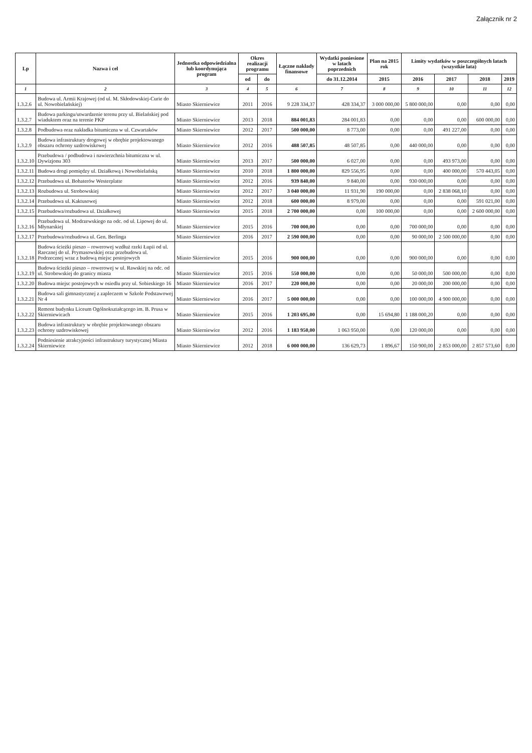Załącznik nr 2
| Lp | Nazwa i cel | Jednostka odpowiedzialna lub koordynująca program | Okres realizacji programu | | Łączne nakłady finansowe | Wydatki poniesione w latach poprzednich | Plan na 2015 rok | Limity wydatków w poszczególnych latach (wszystkie lata) | | | |
| --- | --- | --- | --- | --- | --- | --- | --- | --- | --- | --- | --- |
| | | | od | do | | do 31.12.2014 | 2015 | 2016 | 2017 | 2018 | 2019 |
| 1 | 2 | 3 | 4 | 5 | 6 | 7 | 8 | 9 | 10 | 11 | 12 |
| 1.3.2.6 | Budowa ul. Armii Krajowej (od ul. M. Skłodowskiej-Curie do ul. Nowobielańskiej) | Miasto Skierniewice | 2011 | 2016 | 9 228 334,37 | 428 334,37 | 3 000 000,00 | 5 800 000,00 | 0,00 | 0,00 | 0,00 |
| 1.3.2.7 | Budowa parkingu/utwardzenie terenu przy ul. Bielańskiej pod wiaduktem oraz na terenie PKP | Miasto Skierniewice | 2013 | 2018 | 884 001,83 | 284 001,83 | 0,00 | 0,00 | 0,00 | 600 000,00 | 0,00 |
| 1.3.2.8 | Podbudowa oraz nakładka bitumiczna w ul. Czwartaków | Miasto Skierniewice | 2012 | 2017 | 500 000,00 | 8 773,00 | 0,00 | 0,00 | 491 227,00 | 0,00 | 0,00 |
| 1.3.2.9 | Budowa infrastruktury drogowej w obrębie projektowanego obszaru ochrony uzdrowiskowej | Miasto Skierniewice | 2012 | 2016 | 488 507,85 | 48 507,85 | 0,00 | 440 000,00 | 0,00 | 0,00 | 0,00 |
| 1.3.2.10 | Przebudowa / podbudowa i nawierzchnia bitumiczna w ul. Dywizjonu 303 | Miasto Skierniewice | 2013 | 2017 | 500 000,00 | 6 027,00 | 0,00 | 0,00 | 493 973,00 | 0,00 | 0,00 |
| 1.3.2.11 | Budowa drogi pomiędzy ul. Działkową i Nowobielańską | Miasto Skierniewice | 2010 | 2018 | 1 800 000,00 | 829 556,95 | 0,00 | 0,00 | 400 000,00 | 570 443,05 | 0,00 |
| 1.3.2.12 | Przebudowa ul. Bohaterów Westerplatte | Miasto Skierniewice | 2012 | 2016 | 939 840,00 | 9 840,00 | 0,00 | 930 000,00 | 0,00 | 0,00 | 0,00 |
| 1.3.2.13 | Rozbudowa ul. Strobowskiej | Miasto Skierniewice | 2012 | 2017 | 3 040 000,00 | 11 931,90 | 190 000,00 | 0,00 | 2 838 068,10 | 0,00 | 0,00 |
| 1.3.2.14 | Przebudowa ul. Kaktusowej | Miasto Skierniewice | 2012 | 2018 | 600 000,00 | 8 979,00 | 0,00 | 0,00 | 0,00 | 591 021,00 | 0,00 |
| 1.3.2.15 | Przebudowa/rozbudowa ul. Działkowej | Miasto Skierniewice | 2015 | 2018 | 2 700 000,00 | 0,00 | 100 000,00 | 0,00 | 0,00 | 2 600 000,00 | 0,00 |
| 1.3.2.16 | Przebudowa ul. Modrzewskiego na odc. od ul. Lipowej do ul. Młynarskiej | Miasto Skierniewice | 2015 | 2016 | 700 000,00 | 0,00 | 0,00 | 700 000,00 | 0,00 | 0,00 | 0,00 |
| 1.3.2.17 | Przebudowa/rozbudowa ul. Gen. Berlinga | Miasto Skierniewice | 2016 | 2017 | 2 590 000,00 | 0,00 | 0,00 | 90 000,00 | 2 500 000,00 | 0,00 | 0,00 |
| 1.3.2.18 | Budowa ścieżki pieszo – rowerowej wzdłuż rzeki Łupii od ul. Rzecznej do ul. Prymasowskiej oraz przebudowa ul. Podrzecznej wraz z budową miejsc postojowych | Miasto Skierniewice | 2015 | 2016 | 900 000,00 | 0,00 | 0,00 | 900 000,00 | 0,00 | 0,00 | 0,00 |
| 1.3.2.19 | Budowa ścieżki pieszo – rowerowej w ul. Rawskiej na odc. od ul. Strobowskiej do granicy miasta | Miasto Skierniewice | 2015 | 2016 | 550 000,00 | 0,00 | 0,00 | 50 000,00 | 500 000,00 | 0,00 | 0,00 |
| 1.3.2.20 | Budowa miejsc postojowych w osiedlu przy ul. Sobieskiego 16 | Miasto Skierniewice | 2016 | 2017 | 220 000,00 | 0,00 | 0,00 | 20 000,00 | 200 000,00 | 0,00 | 0,00 |
| 1.3.2.21 | Budowa sali gimnastycznej z zapleczem w Szkole Podstawowej Nr 4 | Miasto Skierniewice | 2016 | 2017 | 5 000 000,00 | 0,00 | 0,00 | 100 000,00 | 4 900 000,00 | 0,00 | 0,00 |
| 1.3.2.22 | Remont budynku Liceum Ogólnokształcącego im. B. Prusa w Skierniewicach | Miasto Skierniewice | 2015 | 2016 | 1 203 695,00 | 0,00 | 15 694,80 | 1 188 000,20 | 0,00 | 0,00 | 0,00 |
| 1.3.2.23 | Budowa infrastruktury w obrębie projektowanego obszaru ochrony uzdrowiskowej | Miasto Skierniewice | 2012 | 2016 | 1 183 950,00 | 1 063 950,00 | 0,00 | 120 000,00 | 0,00 | 0,00 | 0,00 |
| 1.3.2.24 | Podniesienie atrakcyjności infrastruktury turystycznej Miasta Skierniewice | Miasto Skierniewice | 2012 | 2018 | 6 000 000,00 | 136 629,73 | 1 896,67 | 150 900,00 | 2 853 000,00 | 2 857 573,60 | 0,00 |